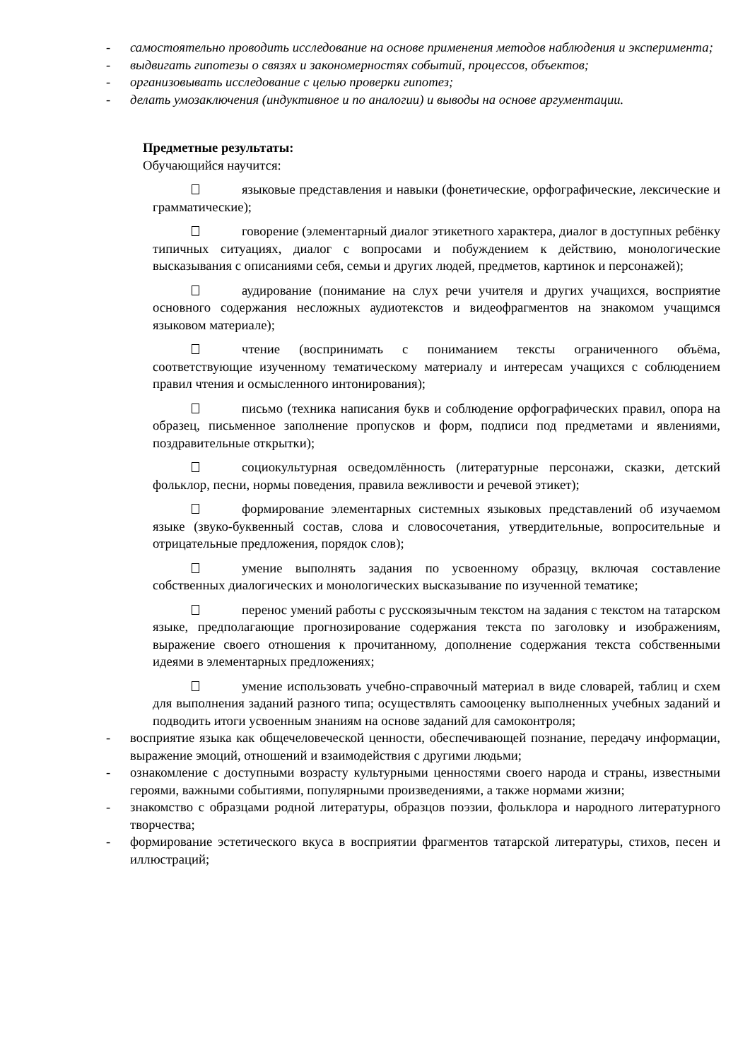- самостоятельно проводить исследование на основе применения методов наблюдения и эксперимента;
- выдвигать гипотезы о связях и закономерностях событий, процессов, объектов;
- организовывать исследование с целью проверки гипотез;
- делать умозаключения (индуктивное и по аналогии) и выводы на основе аргументации.
Предметные результаты:
Обучающийся научится:
языковые представления и навыки (фонетические, орфографические, лексические и грамматические);
говорение (элементарный диалог этикетного характера, диалог в доступных ребёнку типичных ситуациях, диалог с вопросами и побуждением к действию, монологические высказывания с описаниями себя, семьи и других людей, предметов, картинок и персонажей);
аудирование (понимание на слух речи учителя и других учащихся, восприятие основного содержания несложных аудиотекстов и видеофрагментов на знакомом учащимся языковом материале);
чтение (воспринимать с пониманием тексты ограниченного объёма, соответствующие изученному тематическому материалу и интересам учащихся с соблюдением правил чтения и осмысленного интонирования);
письмо (техника написания букв и соблюдение орфографических правил, опора на образец, письменное заполнение пропусков и форм, подписи под предметами и явлениями, поздравительные открытки);
социокультурная осведомлённость (литературные персонажи, сказки, детский фольклор, песни, нормы поведения, правила вежливости и речевой этикет);
формирование элементарных системных языковых представлений об изучаемом языке (звуко-буквенный состав, слова и словосочетания, утвердительные, вопросительные и отрицательные предложения, порядок слов);
умение выполнять задания по усвоенному образцу, включая составление собственных диалогических и монологических высказывание по изученной тематике;
перенос умений работы с русскоязычным текстом на задания с текстом на татарском языке, предполагающие прогнозирование содержания текста по заголовку и изображениям, выражение своего отношения к прочитанному, дополнение содержания текста собственными идеями в элементарных предложениях;
умение использовать учебно-справочный материал в виде словарей, таблиц и схем для выполнения заданий разного типа; осуществлять самооценку выполненных учебных заданий и подводить итоги усвоенным знаниям на основе заданий для самоконтроля;
- восприятие языка как общечеловеческой ценности, обеспечивающей познание, передачу информации, выражение эмоций, отношений и взаимодействия с другими людьми;
- ознакомление с доступными возрасту культурными ценностями своего народа и страны, известными героями, важными событиями, популярными произведениями, а также нормами жизни;
- знакомство с образцами родной литературы, образцов поэзии, фольклора и народного литературного творчества;
- формирование эстетического вкуса в восприятии фрагментов татарской литературы, стихов, песен и иллюстраций;